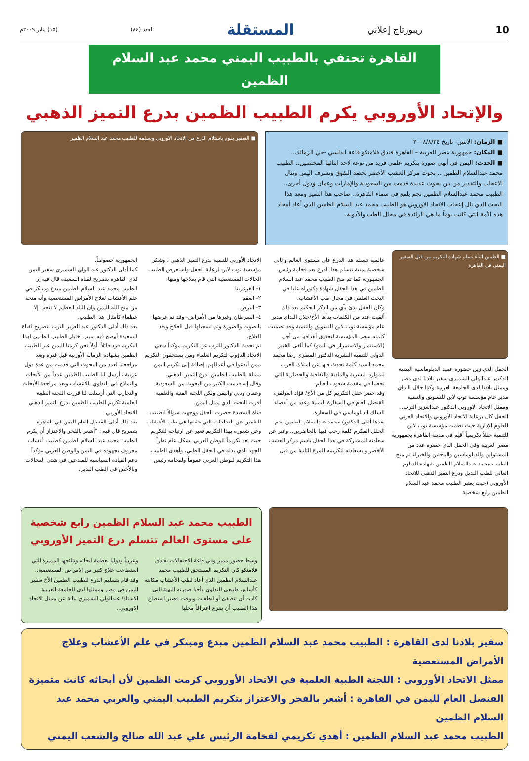10 ريبورتاج إعلاني المستقلة العدد (٨٤) (١٥) يناير ٢٠٠٩م
القاهرة تحتفي بالطبيب اليمني محمد عبد السلام الظمين
والإتحاد الأوروبي يكرم الطبيب الظمين بدرع التميز الذهبي
■ الزمان: الاثنين- تاريخ ٢٠٠٨/٨/٢٤
■ المكان: جمهورية مصر العربية – القاهرة فندق فلامنكو قاعة اندلسي -حي الزمالك..
■ الحدث: اليمن في أبهى صورة بتكريم علمي فريد من نوعه لاحد ابنائها المخلصين.. الطبيب محمد عبدالسلام الظمين .. بحوث مركز العشب الأخضر تحصد التفوق وتشرف اليمن وتنال الاعجاب والتقدير من بين بحوث عديدة قدمت من السعودية والإمارات وعمان ودول أخرى..
الطبيب محمد عبدالسلام الظمين نجم يلمع في سماء القاهرة.. صاحب هذا التميز ومعد هذا البحث الذي نال إعجاب الاتحاد الاوروبي هو الطبيب محمد عبد السلام الظمين الذي أعاد أمجاد هذه الأمة التي كانت يوماً ما هي الرائدة في مجال الطب والأدوية..
■ السفير يقوم باستلام الدرع من الاتحاد الاوروبي ويسلمه للطبيب محمد عبد السلام الظمين
■ الظمين اثناء تسلم شهادة التكريم من قبل السفير اليمني في القاهرة
الحفل الذي زين حضوره عميد الدبلوماسية اليمنية الدكتور عبدالولي الشميري سفير بلادنا لدى مصر وممثل بلادنا لدى الجامعة العربية وكذا جلال البداي مدير عام مؤسسة توب لاين للتسويق والتنمية وممثل الاتحاد الاوروبي الدكتور عبدالعزيز الترب..
الحفل كان برعاية الاتحاد الأوروبي والاتحاد العربي للعلوم الإدارية حيث نظمت مؤسسة توب لاين للتنمية حفلاً تكريمياً أقيم في مدينة القاهرة بجمهورية مصر العربية وفي الحفل الذي حضره عدد من المسئولين والدبلوماسين والباحثين والخبراء تم منح الطبيب محمد عبدالسلام الظمين شهادة الدبلوم العالي للطب البديل ودرع التميز الذهبي للاتحاد الأوروبي (حيث يعتبر الطبيب محمد عبد السلام الظمين رابع شخصية
عالمية تتسلم هذا الدرع على مستوى العالم و ثاني شخصية يمنية تتسلم هذا الدرع بعد فخامة رئيس الجمهورية كما تم منح الطبيب محمد عبد السلام الظمين في هذا الحفل شهادة دكتوراه عليا في البحث العلمي في مجال طب الأعشاب.
وكان الحفل بدئ بآي من الذكر الحكيم بعد ذلك ألقيت عدد من الكلمات بدأها الأخ/جلال البداي مدير عام مؤسسة توب لاين للتسويق والتنمية وقد تضمنت كلمته سعي المؤسسة لتحقيق أهدافها من أجل (الاستثمار والاستمرار في النمو) كما ألقى الخبير الدولي للتنمية البشرية الدكتور المصري رضا محمد محمد السيد كلمة تحدث فيها عن امتلاك العرب للموارد البشرية والمادية والثقافية والحضارية التي تجعلنا في مقدمة شعوب العالم.
وقد حضر حفل التكريم كل من الأخ/ فؤاد العولقي، القنصل العام في السفارة اليمنية وعدد من أعضاء السلك الدبلوماسي في السفارة.
بعدها ألقى الدكتور/ محمد عبدالسلام الظمين نجم الحفل المكرم كلمة رحب فيها بالحاضرين.. وعبر عن سعادته للمشاركة في هذا الحفل باسم مركز العشب الأخضر و بسعادته لتكريمه للمرة الثانية من قبل
الاتحاد الأوربي للتنمية بدرع التميز الذهبي ، وشكر مؤسسة توب لاين لرعاية الحفل واستعرض الطبيب الحالات المستعصية التي قام بعلاجها ومنها:
١- الغرغرينا
٢- العقم
٣- البرص
٤- السرطان وغيرها من الأمراض- وقد تم عرضها بالصوت والصورة وتم تسجيلها قبل العلاج وبعد العلاج.
ثم تحدث الدكتور الترب عن التكريم مؤكداً سعي الاتحاد الدؤوب لتكريم العلماء ومن يستحقون التكريم ممن أبدعوا في أعمالهم، إضافة إلى تكريم اليمن ممثلة بالطبيب الظمين بدرع التميز الذهبي.
وقال إنه قدمت الكثير من البحوث من السعودية وعمان ودبي واليمن ولكن اللجنة الفنية والعلمية أقرت البحث الذي يمثل اليمن.
قناة السعيدة حضرت الحفل ووجهت سؤالاً للطبيب الظمين عن النجاحات التي حققها في طب الأعشاب وعن شعوره بهذا التكريم فعبر عن ارتياحه للتكريم حيث يعد تكريماً للوطن العربي بشكل عام نظراً للجهد الذي بذله في الحقل الطبي، وأهدى الطبيب هذا التكريم للوطن العربي عموماً ولفخامة رئيس
الجمهورية خصوصاً.
كما أدلى الدكتور عبد الولي الشميري سفير اليمن لدى القاهرة بتصريح لقناة السعيدة قال فيه إن الطبيب محمد عبد السلام الظمين مبدع ومبتكر في علم الأعشاب لعلاج الأمراض المستعصية وأنه منحة من منح الله لليمن وان البلد العظيم لا تنجب إلا عظماء كأمثال هذا الطبيب.
بعد ذلك أدلى الدكتور عبد العزيز الترب بتصريح لقناة السعيدة أوضح فيه سبب اختيار الطبيب الظمين لهذا التكريم فرد قائلاً: أولاً نحن كرمنا اليمن عبر الطبيب الظمين بشهادة الزمالة الأوربية قبل فترة وبعد مراجعتنا لعدد من البحوث التي قدمت من عدة دول عربية ، أرسل لنا الطبيب الظمين عدداً من الأبحاث والنماذج في التداوي بالأعشاب.وبعد مراجعة الأبحاث والتجارب التي أرسلت لنا قررت اللجنة الطبية العلمية تكريم الطبيب الظمين بدرع التميز الذهبي للاتحاد الأوربي.
بعد ذلك أدلى القنصل العام لليمن في القاهرة بتصريح قال فيه : "أشعر بالفخر والاعتزاز أن يكرم الطبيب محمد عبد السلام الظمين كطبيب أعشاب معروف بجهوده في اليمن والوطن العربي مؤكداً دعم القيادة السياسية للمبدعين في شتى المجالات وبالأخص في الطب البديل.
الطبيب محمد عبد السلام الظمين رابع شخصية
على مستوى العالم تتسلم درع التميز الأوروبي
وسط حضور مميز وفي قاعة الاحتفالات بفندق فلامنكو كان التكريم المستحق للطبيب محمد عبدالسلام الظمين الذي أعاد لطب الأعشاب مكانته كأساس طبيعي للتداوي وأحيا صورته البهية التي كادت أن تنطفئ أو انطفأت وبوقت قصير استطاع هذا الطبيب أن ينتزع اعترافاً محليا
وعربياً ودوليا بعظمة ابحاثه ونتائجها المميزة التي استطاعت علاج كثير من الامراض المستعصية..
وقد قام بتسليم الدرع للطبيب الظمين الأخ سفير اليمن في مصر وممثلها لدى الجامعة العربية الاستاذ/ عبدالولي الشميري نيابة عن ممثل الاتحاد الاوروبي..
سفير بلادنا لدى القاهرة : الطبيب محمد عبد السلام الظمين مبدع ومبتكر في علم الأعشاب وعلاج الأمراض المستعصية
ممثل الاتحاد الأوروبي : اللجنة الطبية العلمية في الاتحاد الأوروبي كرمت الظمين لأن أبحاثه كانت متميزة
القنصل العام لليمن في القاهرة : أشعر بالفخر والاعتزاز بتكريم الطبيب اليمني والعربي محمد عبد السلام الظمين
الطبيب محمد عبد السلام الظمين : أهدي تكريمي لفخامة الرئيس علي عبد الله صالح والشعب اليمني